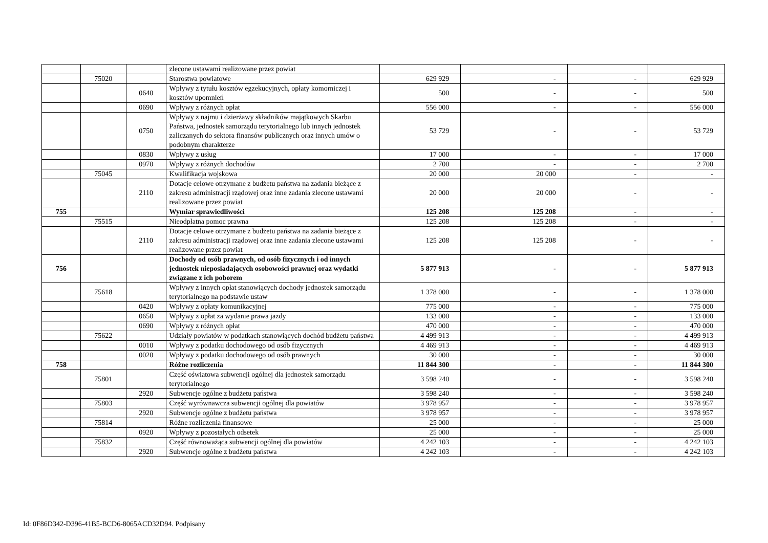| | | | zlecone ustawami realizowane przez powiat | | | | |
| | 75020 | | Starostwa powiatowe | 629 929 | - | - | 629 929 |
| | | 0640 | Wpływy z tytułu kosztów egzekucyjnych, opłaty komorniczej i kosztów upomnień | 500 | - | - | 500 |
| | | 0690 | Wpływy z różnych opłat | 556 000 | - | - | 556 000 |
| | | 0750 | Wpływy z najmu i dzierżawy składników majątkowych Skarbu Państwa, jednostek samorządu terytorialnego lub innych jednostek zaliczanych do sektora finansów publicznych oraz innych umów o podobnym charakterze | 53 729 | - | - | 53 729 |
| | | 0830 | Wpływy z usług | 17 000 | - | - | 17 000 |
| | | 0970 | Wpływy z różnych dochodów | 2 700 | - | - | 2 700 |
| | 75045 | | Kwalifikacja wojskowa | 20 000 | 20 000 | - | - |
| | | 2110 | Dotacje celowe otrzymane z budżetu państwa na zadania bieżące z zakresu administracji rządowej oraz inne zadania zlecone ustawami realizowane przez powiat | 20 000 | 20 000 | - | - |
| 755 | | | Wymiar sprawiedliwości | 125 208 | 125 208 | - | - |
| | 75515 | | Nieodpłatna pomoc prawna | 125 208 | 125 208 | - | - |
| | | 2110 | Dotacje celowe otrzymane z budżetu państwa na zadania bieżące z zakresu administracji rządowej oraz inne zadania zlecone ustawami realizowane przez powiat | 125 208 | 125 208 | - | - |
| 756 | | | Dochody od osób prawnych, od osób fizycznych i od innych jednostek nieposiadających osobowości prawnej oraz wydatki związane z ich poborem | 5 877 913 | - | - | 5 877 913 |
| | 75618 | | Wpływy z innych opłat stanowiących dochody jednostek samorządu terytorialnego na podstawie ustaw | 1 378 000 | - | - | 1 378 000 |
| | | 0420 | Wpływy z opłaty komunikacyjnej | 775 000 | - | - | 775 000 |
| | | 0650 | Wpływy z opłat za wydanie prawa jazdy | 133 000 | - | - | 133 000 |
| | | 0690 | Wpływy z różnych opłat | 470 000 | - | - | 470 000 |
| | 75622 | | Udziały powiatów w podatkach stanowiących dochód budżetu państwa | 4 499 913 | - | - | 4 499 913 |
| | | 0010 | Wpływy z podatku dochodowego od osób fizycznych | 4 469 913 | - | - | 4 469 913 |
| | | 0020 | Wpływy z podatku dochodowego od osób prawnych | 30 000 | - | - | 30 000 |
| 758 | | | Różne rozliczenia | 11 844 300 | - | - | 11 844 300 |
| | 75801 | | Część oświatowa subwencji ogólnej dla jednostek samorządu terytorialnego | 3 598 240 | - | - | 3 598 240 |
| | | 2920 | Subwencje ogólne z budżetu państwa | 3 598 240 | - | - | 3 598 240 |
| | 75803 | | Część wyrównawcza subwencji ogólnej dla powiatów | 3 978 957 | - | - | 3 978 957 |
| | | 2920 | Subwencje ogólne z budżetu państwa | 3 978 957 | - | - | 3 978 957 |
| | 75814 | | Różne rozliczenia finansowe | 25 000 | - | - | 25 000 |
| | | 0920 | Wpływy z pozostałych odsetek | 25 000 | - | - | 25 000 |
| | 75832 | | Część równoważąca subwencji ogólnej dla powiatów | 4 242 103 | - | - | 4 242 103 |
| | | 2920 | Subwencje ogólne z budżetu państwa | 4 242 103 | - | - | 4 242 103 |
Id: 0F86D342-D396-41B5-BCD6-8065ACD32D94. Podpisany